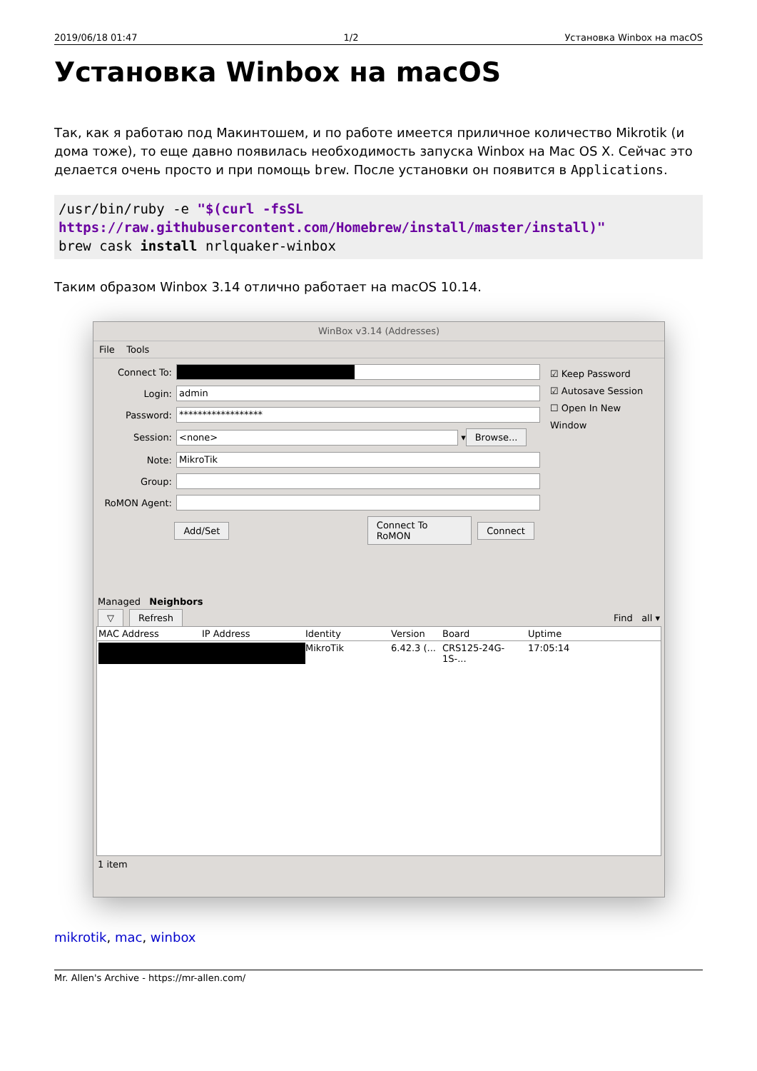2019/06/18 01:47 1/2 Установка Winbox на macOS
Установка Winbox на macOS
Так, как я работаю под Макинтошем, и по работе имеется приличное количество Mikrotik (и дома тоже), то еще давно появилась необходимость запуска Winbox на Mac OS X. Сейчас это делается очень просто и при помощь brew. После установки он появится в Applications.
/usr/bin/ruby -e "$(curl -fsSL https://raw.githubusercontent.com/Homebrew/install/master/install)"
brew cask install nrlquaker-winbox
Таким образом Winbox 3.14 отлично работает на macOS 10.14.
WinBox v3.14 (Addresses)
File Tools
Connect To:
Login: admin
Password: ******************
Session: <none> ▾ Browse...
Note: MikroTik
Group:
RoMON Agent:
Add/Set Connect To RoMON Connect
☑ Keep Password
☑ Autosave Session
☐ Open In New Window
Managed Neighbors
▽ Refresh Find all ▾
MAC Address IP Address Identity Version Board Uptime
MikroTik 6.42.3 (... CRS125-24G-1S-... 17:05:14
1 item
mikrotik, mac, winbox
Mr. Allen's Archive - https://mr-allen.com/